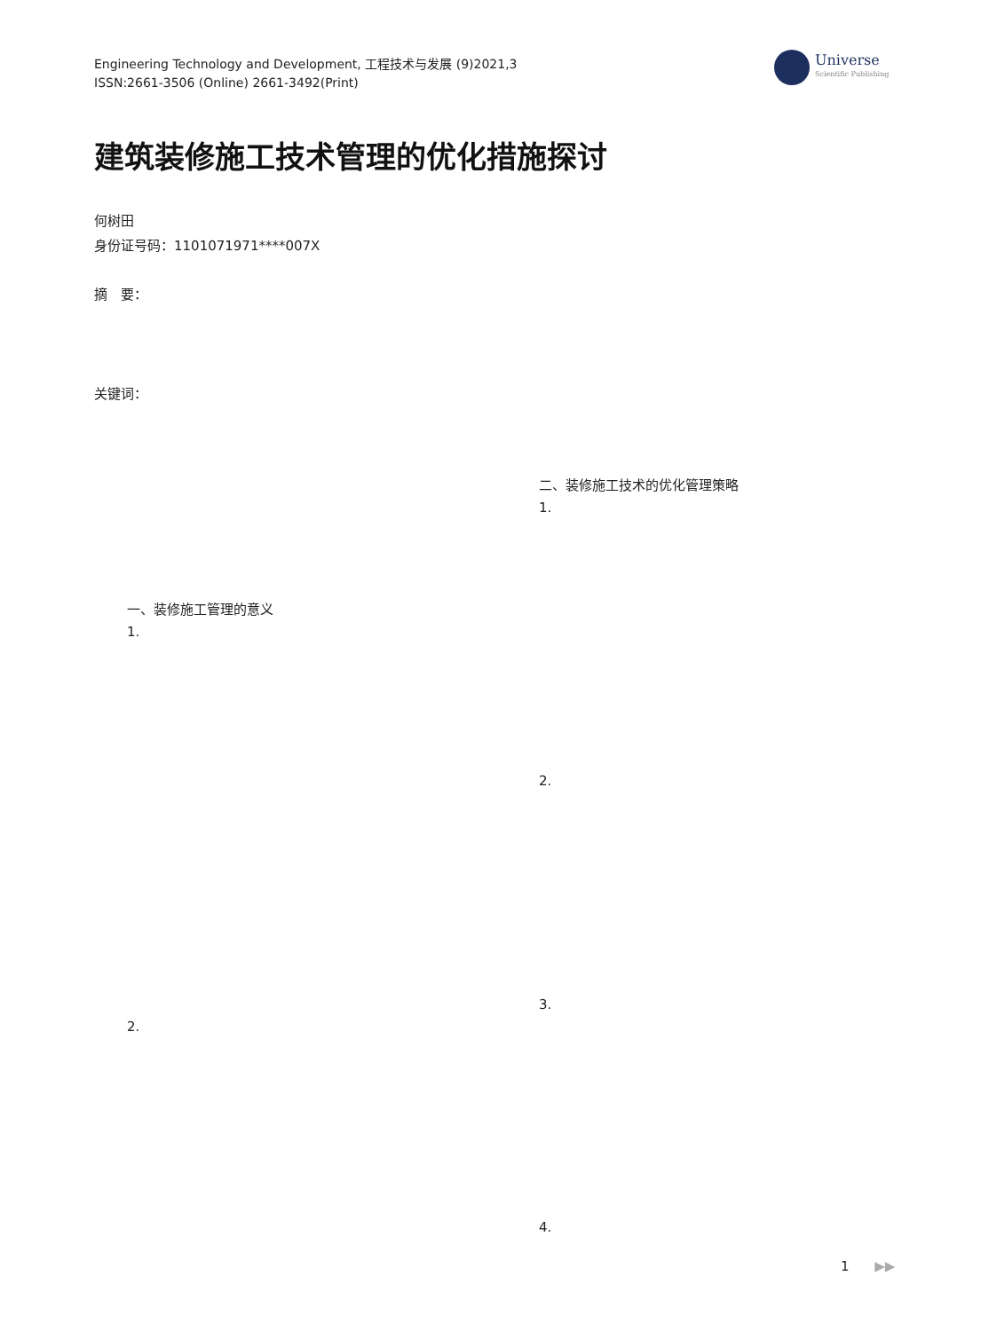Engineering Technology and Development, 工程技术与发展 (9)2021,3
ISSN:2661-3506 (Online) 2661-3492(Print)
Universe
Scientific Publishing
建筑装修施工技术管理的优化措施探讨
何树田
身份证号码：1101071971****007X
摘　要：
关键词：
一、装修施工管理的意义
1.
2.
二、装修施工技术的优化管理策略
1.
2.
3.
4.
1 ▶▶